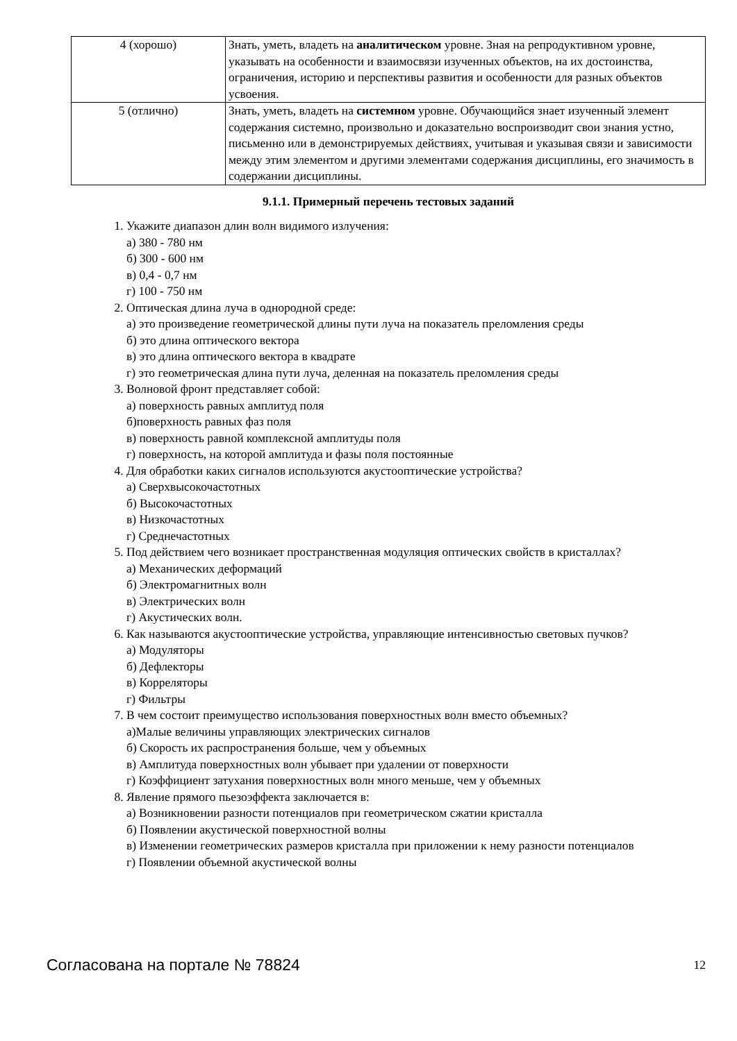| 4 (хорошо) | Знать, уметь, владеть на аналитическом уровне. Зная на репродуктивном уровне, указывать на особенности и взаимосвязи изученных объектов, на их достоинства, ограничения, историю и перспективы развития и особенности для разных объектов усвоения. |
| 5 (отлично) | Знать, уметь, владеть на системном уровне. Обучающийся знает изученный элемент содержания системно, произвольно и доказательно воспроизводит свои знания устно, письменно или в демонстрируемых действиях, учитывая и указывая связи и зависимости между этим элементом и другими элементами содержания дисциплины, его значимость в содержании дисциплины. |
9.1.1. Примерный перечень тестовых заданий
1. Укажите диапазон длин волн видимого излучения:
а) 380 - 780 нм
б) 300 - 600 нм
в) 0,4 - 0,7 нм
г) 100 - 750 нм
2. Оптическая длина луча в однородной среде:
а) это произведение геометрической длины пути луча на показатель преломления среды
б) это длина оптического вектора
в) это длина оптического вектора в квадрате
г) это геометрическая длина пути луча, деленная на показатель преломления среды
3. Волновой фронт представляет собой:
а) поверхность равных амплитуд поля
б)поверхность равных фаз поля
в) поверхность равной комплексной амплитуды поля
г) поверхность, на которой амплитуда и фазы поля постоянные
4. Для обработки каких сигналов используются акустооптические устройства?
а) Сверхвысокочастотных
б) Высокочастотных
в) Низкочастотных
г) Среднечастотных
5. Под действием чего возникает пространственная модуляция оптических свойств в кристаллах?
а) Механических деформаций
б) Электромагнитных волн
в) Электрических волн
г) Акустических волн.
6. Как называются акустооптические устройства, управляющие интенсивностью световых пучков?
а) Модуляторы
б) Дефлекторы
в) Корреляторы
г) Фильтры
7. В чем состоит преимущество использования поверхностных волн вместо объемных?
а)Малые величины управляющих электрических сигналов
б) Скорость их распространения больше, чем у объемных
в) Амплитуда поверхностных волн убывает при удалении от поверхности
г) Коэффициент затухания поверхностных волн много меньше, чем у объемных
8. Явление прямого пьезоэффекта заключается в:
а) Возникновении разности потенциалов при геометрическом сжатии кристалла
б) Появлении акустической поверхностной волны
в) Изменении геометрических размеров кристалла при приложении к нему разности потенциалов
г) Появлении объемной акустической волны
Согласована на портале № 78824 12